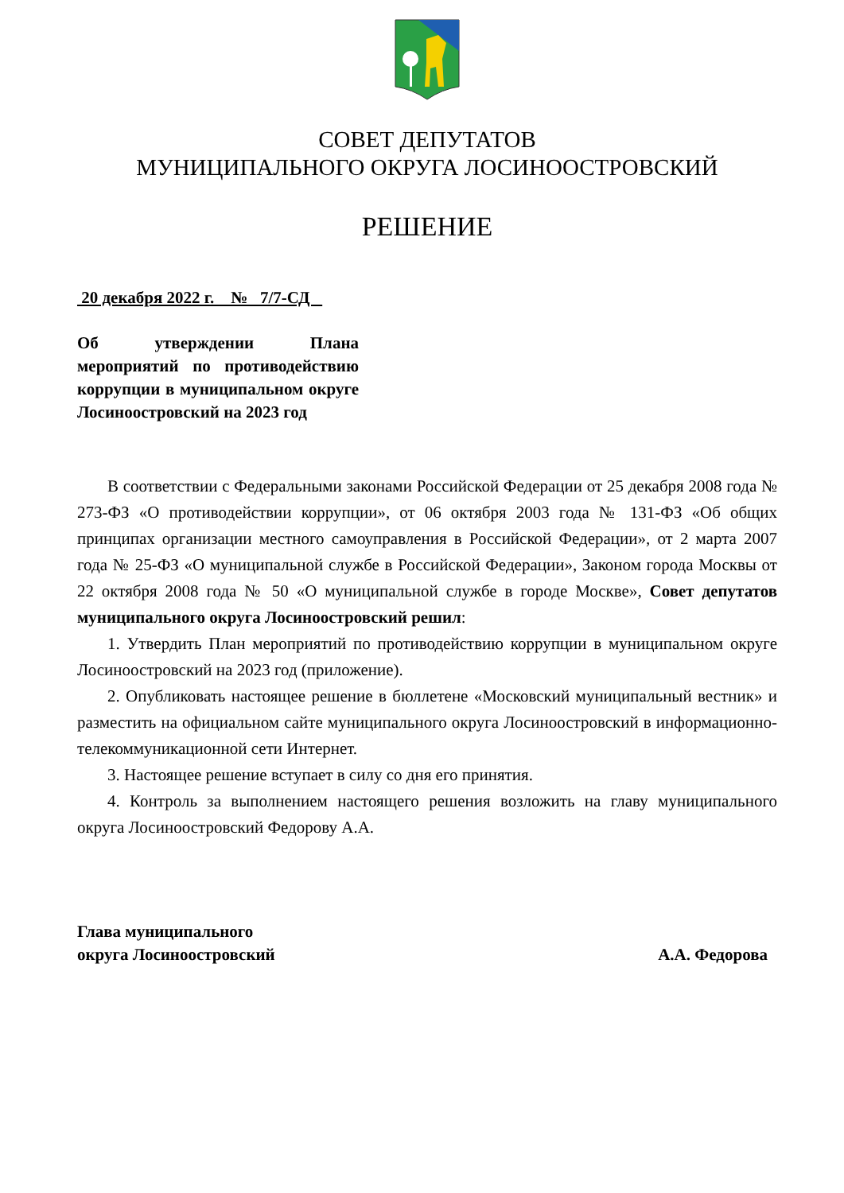СОВЕТ ДЕПУТАТОВ
МУНИЦИПАЛЬНОГО ОКРУГА ЛОСИНООСТРОВСКИЙ
РЕШЕНИЕ
20 декабря 2022 г. № 7/7-СД
Об утверждении Плана мероприятий по противодействию коррупции в муниципальном округе Лосиноостровский на 2023 год
В соответствии с Федеральными законами Российской Федерации от 25 декабря 2008 года № 273-ФЗ «О противодействии коррупции», от 06 октября 2003 года № 131-ФЗ «Об общих принципах организации местного самоуправления в Российской Федерации», от 2 марта 2007 года № 25-ФЗ «О муниципальной службе в Российской Федерации», Законом города Москвы от 22 октября 2008 года № 50 «О муниципальной службе в городе Москве», Совет депутатов муниципального округа Лосиноостровский решил:
1. Утвердить План мероприятий по противодействию коррупции в муниципальном округе Лосиноостровский на 2023 год (приложение).
2. Опубликовать настоящее решение в бюллетене «Московский муниципальный вестник» и разместить на официальном сайте муниципального округа Лосиноостровский в информационно-телекоммуникационной сети Интернет.
3. Настоящее решение вступает в силу со дня его принятия.
4. Контроль за выполнением настоящего решения возложить на главу муниципального округа Лосиноостровский Федорову А.А.
Глава муниципального
округа Лосиноостровский
А.А. Федорова